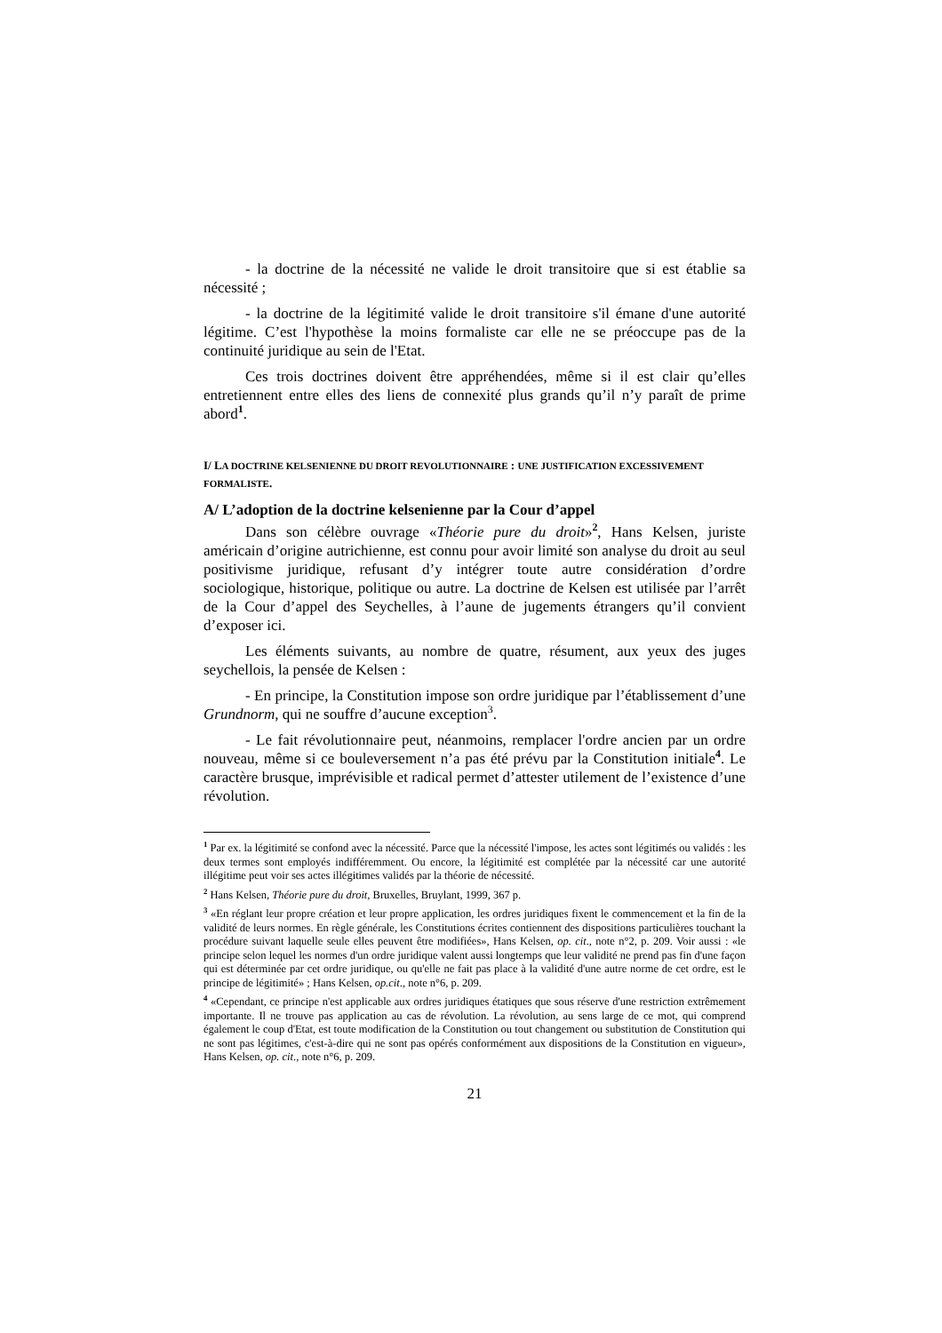- la doctrine de la nécessité ne valide le droit transitoire que si est établie sa nécessité ;
- la doctrine de la légitimité valide le droit transitoire s'il émane d'une autorité légitime. C’est l'hypothèse la moins formaliste car elle ne se préoccupe pas de la continuité juridique au sein de l'Etat.
Ces trois doctrines doivent être appréhendées, même si il est clair qu’elles entretiennent entre elles des liens de connexité plus grands qu’il n’y paraît de prime abord<sup>1</sup>.
I/ LA DOCTRINE KELSENIENNE DU DROIT REVOLUTIONNAIRE : UNE JUSTIFICATION EXCESSIVEMENT FORMALISTE.
A/ L’adoption de la doctrine kelsenienne par la Cour d’appel
Dans son célèbre ouvrage «Théorie pure du droit»<sup>2</sup>, Hans Kelsen, juriste américain d’origine autrichienne, est connu pour avoir limité son analyse du droit au seul positivisme juridique, refusant d’y intégrer toute autre considération d’ordre sociologique, historique, politique ou autre. La doctrine de Kelsen est utilisée par l’arrêt de la Cour d’appel des Seychelles, à l’aune de jugements étrangers qu’il convient d’exposer ici.
Les éléments suivants, au nombre de quatre, résument, aux yeux des juges seychellois, la pensée de Kelsen :
- En principe, la Constitution impose son ordre juridique par l’établissement d’une Grundnorm, qui ne souffre d’aucune exception<sup>3</sup>.
- Le fait révolutionnaire peut, néanmoins, remplacer l'ordre ancien par un ordre nouveau, même si ce bouleversement n’a pas été prévu par la Constitution initiale<sup>4</sup>. Le caractère brusque, imprévisible et radical permet d’attester utilement de l’existence d’une révolution.
<sup>1</sup> Par ex. la légitimité se confond avec la nécessité. Parce que la nécessité l'impose, les actes sont légitimés ou validés : les deux termes sont employés indifféremment. Ou encore, la légitimité est complétée par la nécessité car une autorité illégitime peut voir ses actes illégitimes validés par la théorie de nécessité.
<sup>2</sup> Hans Kelsen, Théorie pure du droit, Bruxelles, Bruylant, 1999, 367 p.
<sup>3</sup> «En réglant leur propre création et leur propre application, les ordres juridiques fixent le commencement et la fin de la validité de leurs normes. En règle générale, les Constitutions écrites contiennent des dispositions particulières touchant la procédure suivant laquelle seule elles peuvent être modifiées», Hans Kelsen, op. cit., note n°2, p. 209. Voir aussi : «le principe selon lequel les normes d'un ordre juridique valent aussi longtemps que leur validité ne prend pas fin d'une façon qui est déterminée par cet ordre juridique, ou qu'elle ne fait pas place à la validité d'une autre norme de cet ordre, est le principe de légitimité» ; Hans Kelsen, op.cit., note n°6, p. 209.
<sup>4</sup> «Cependant, ce principe n'est applicable aux ordres juridiques étatiques que sous réserve d'une restriction extrêmement importante. Il ne trouve pas application au cas de révolution. La révolution, au sens large de ce mot, qui comprend également le coup d'Etat, est toute modification de la Constitution ou tout changement ou substitution de Constitution qui ne sont pas légitimes, c'est-à-dire qui ne sont pas opérés conformément aux dispositions de la Constitution en vigueur», Hans Kelsen, op. cit., note n°6, p. 209.
21